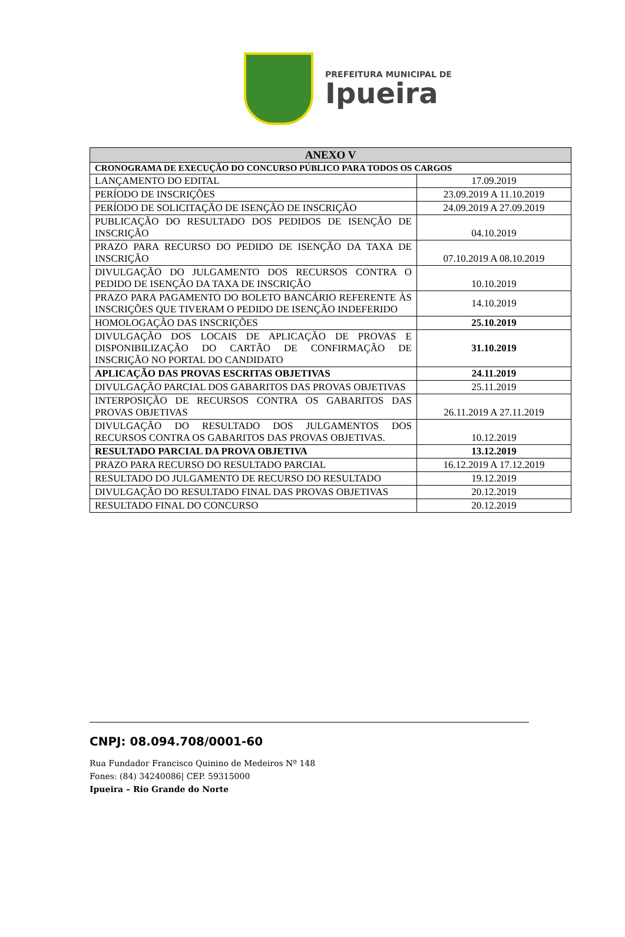PREFEITURA MUNICIPAL DE
Ipueira
| ANEXO V | |
| --- | --- |
| CRONOGRAMA DE EXECUÇÃO DO CONCURSO PÚBLICO PARA TODOS OS CARGOS | |
| LANÇAMENTO DO EDITAL | 17.09.2019 |
| PERÍODO DE INSCRIÇÕES | 23.09.2019 A 11.10.2019 |
| PERÍODO DE SOLICITAÇÃO DE ISENÇÃO DE INSCRIÇÃO | 24.09.2019 A 27.09.2019 |
| PUBLICAÇÃO DO RESULTADO DOS PEDIDOS DE ISENÇÃO DE INSCRIÇÃO | 04.10.2019 |
| PRAZO PARA RECURSO DO PEDIDO DE ISENÇÃO DA TAXA DE INSCRIÇÃO | 07.10.2019 A 08.10.2019 |
| DIVULGAÇÃO DO JULGAMENTO DOS RECURSOS CONTRA O PEDIDO DE ISENÇÃO DA TAXA DE INSCRIÇÃO | 10.10.2019 |
| PRAZO PARA PAGAMENTO DO BOLETO BANCÁRIO REFERENTE ÀS INSCRIÇÕES QUE TIVERAM O PEDIDO DE ISENÇÃO INDEFERIDO | 14.10.2019 |
| HOMOLOGAÇÃO DAS INSCRIÇÕES | 25.10.2019 |
| DIVULGAÇÃO DOS LOCAIS DE APLICAÇÃO DE PROVAS E DISPONIBILIZAÇÃO DO CARTÃO DE CONFIRMAÇÃO DE INSCRIÇÃO NO PORTAL DO CANDIDATO | 31.10.2019 |
| APLICAÇÃO DAS PROVAS ESCRITAS OBJETIVAS | 24.11.2019 |
| DIVULGAÇÃO PARCIAL DOS GABARITOS DAS PROVAS OBJETIVAS | 25.11.2019 |
| INTERPOSIÇÃO DE RECURSOS CONTRA OS GABARITOS DAS PROVAS OBJETIVAS | 26.11.2019 A 27.11.2019 |
| DIVULGAÇÃO DO RESULTADO DOS JULGAMENTOS DOS RECURSOS CONTRA OS GABARITOS DAS PROVAS OBJETIVAS. | 10.12.2019 |
| RESULTADO PARCIAL DA PROVA OBJETIVA | 13.12.2019 |
| PRAZO PARA RECURSO DO RESULTADO PARCIAL | 16.12.2019 A 17.12.2019 |
| RESULTADO DO JULGAMENTO DE RECURSO DO RESULTADO | 19.12.2019 |
| DIVULGAÇÃO DO RESULTADO FINAL DAS PROVAS OBJETIVAS | 20.12.2019 |
| RESULTADO FINAL DO CONCURSO | 20.12.2019 |
CNPJ: 08.094.708/0001-60
Rua Fundador Francisco Quinino de Medeiros Nº 148
Fones: (84) 34240086| CEP. 59315000
Ipueira – Rio Grande do Norte